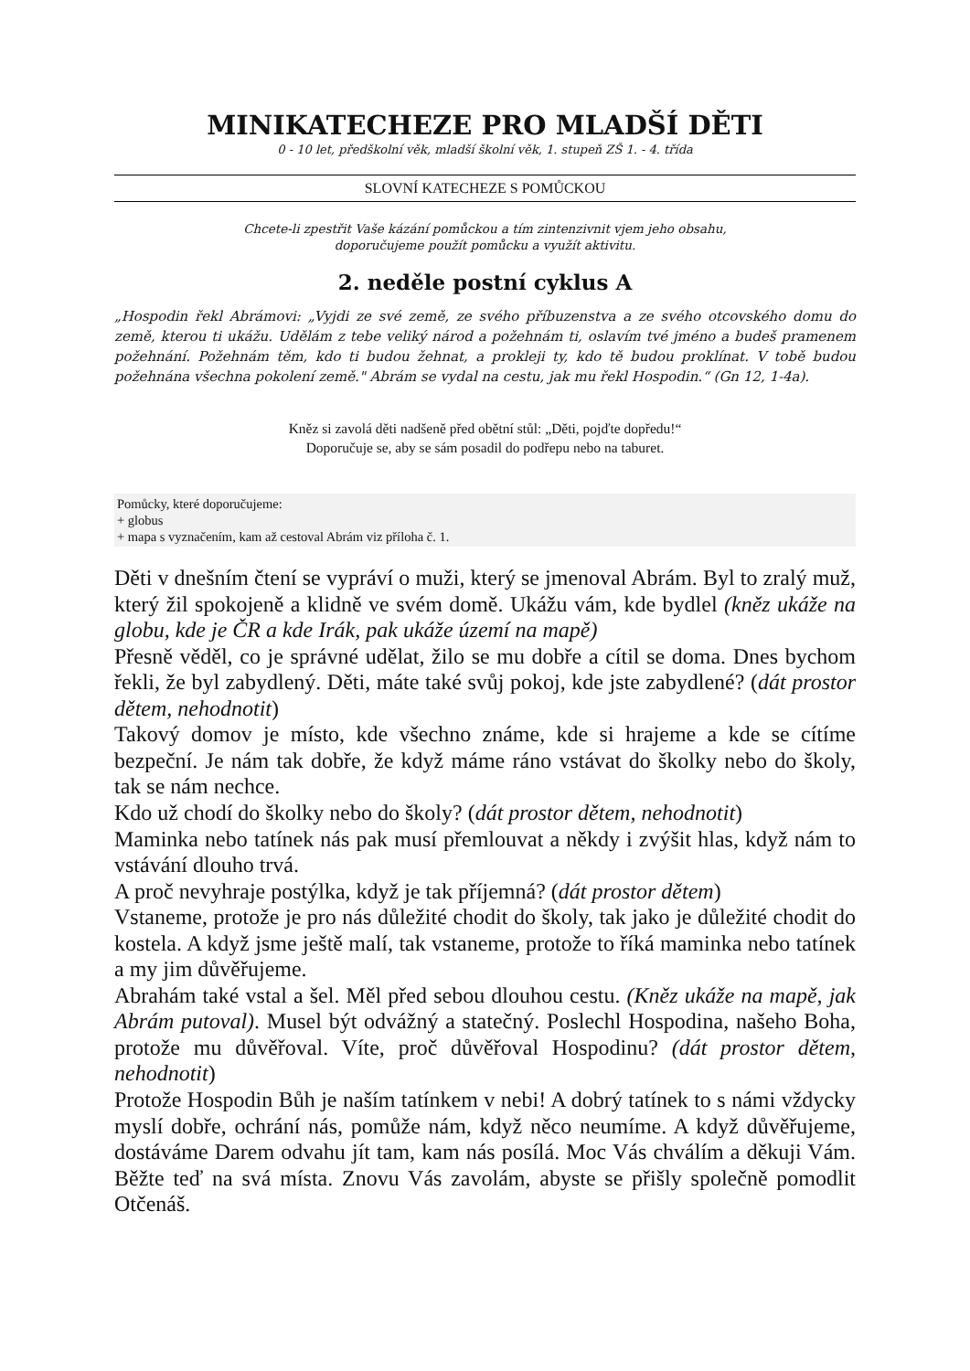MINIKATECHEZE PRO MLADŠÍ DĚTI
0 - 10 let, předškolní věk, mladší školní věk, 1. stupeň ZŠ 1. - 4. třída
SLOVNÍ KATECHEZE S POMŮCKOU
Chcete-li zpestřit Vaše kázání pomůckou a tím zintenzivnit vjem jeho obsahu,
doporučujeme použít pomůcku a využít aktivitu.
2. neděle postní cyklus A
„Hospodin řekl Abrámovi: „Vyjdi ze své země, ze svého příbuzenstva a ze svého otcovského domu do země, kterou ti ukážu. Udělám z tebe veliký národ a požehnám ti, oslavím tvé jméno a budeš pramenem požehnání. Požehnám těm, kdo ti budou žehnat, a prokleji ty, kdo tě budou proklínat. V tobě budou požehnána všechna pokolení země." Abrám se vydal na cestu, jak mu řekl Hospodin.“ (Gn 12, 1-4a).
Kněz si zavolá děti nadšeně před obětní stůl: „Děti, pojďte dopředu!“
Doporučuje se, aby se sám posadil do podřepu nebo na taburet.
Pomůcky, které doporučujeme:
+ globus
+ mapa s vyznačením, kam až cestoval Abrám viz příloha č. 1.
Děti v dnešním čtení se vypráví o muži, který se jmenoval Abrám. Byl to zralý muž, který žil spokojeně a klidně ve svém domě. Ukážu vám, kde bydlel (kněz ukáže na globu, kde je ČR a kde Irák, pak ukáže území na mapě)
Přesně věděl, co je správné udělat, žilo se mu dobře a cítil se doma. Dnes bychom řekli, že byl zabydlený. Děti, máte také svůj pokoj, kde jste zabydlené? (dát prostor dětem, nehodnotit)
Takový domov je místo, kde všechno známe, kde si hrajeme a kde se cítíme bezpeční. Je nám tak dobře, že když máme ráno vstávat do školky nebo do školy, tak se nám nechce.
Kdo už chodí do školky nebo do školy? (dát prostor dětem, nehodnotit)
Maminka nebo tatínek nás pak musí přemlouvat a někdy i zvýšit hlas, když nám to vstávání dlouho trvá.
A proč nevyhraje postýlka, když je tak příjemná? (dát prostor dětem)
Vstaneme, protože je pro nás důležité chodit do školy, tak jako je důležité chodit do kostela. A když jsme ještě malí, tak vstaneme, protože to říká maminka nebo tatínek a my jim důvěřujeme.
Abrahám také vstal a šel. Měl před sebou dlouhou cestu. (Kněz ukáže na mapě, jak Abrám putoval). Musel být odvážný a statečný. Poslechl Hospodina, našeho Boha, protože mu důvěřoval. Víte, proč důvěřoval Hospodinu? (dát prostor dětem, nehodnotit)
Protože Hospodin Bůh je naším tatínkem v nebi! A dobrý tatínek to s námi vždycky myslí dobře, ochrání nás, pomůže nám, když něco neumíme. A když důvěřujeme, dostáváme Darem odvahu jít tam, kam nás posílá. Moc Vás chválím a děkuji Vám. Běžte teď na svá místa. Znovu Vás zavolám, abyste se přišly společně pomodlit Otčenáš.